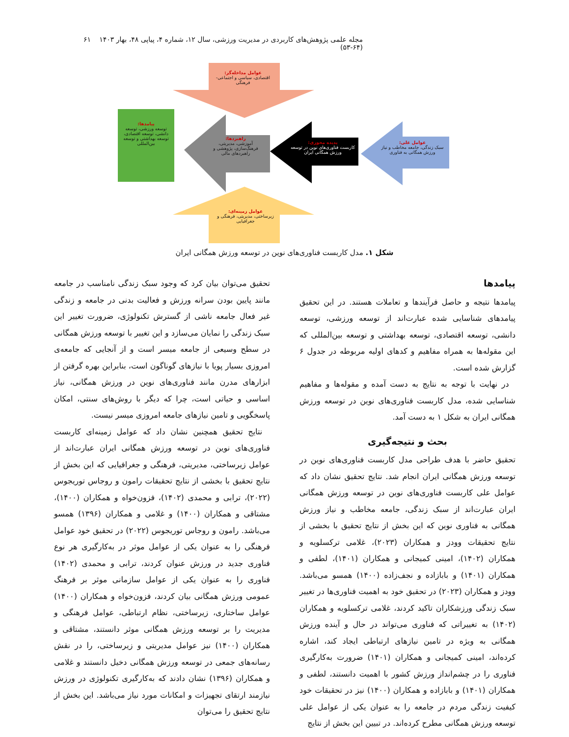مجله علمی پژوهش‌های کاربردی در مدیریت ورزشی، سال ۱۲، شماره ۴، پیاپی ۴۸، بهار ۱۴۰۳ (۶۴-۵۳) ۶۱
عوامل مداخله‌گر:
اقتصادی، سیاسی و اجتماعی- فرهنگی
پیامدها:
توسعه ورزشی، توسعه دانشی، توسعه اقتصادی، توسعه بهداشتی و توسعه بین‌المللی
راهبردها:
آموزشی، مدیریتی، فرهنگ‌سازی، پژوهشی و راهبردهای مالی
پدیده محوری:
کاربست فناوری‌های نوین در توسعه ورزش همگانی ایران
عوامل علی:
سبک زندگی، جامعه مخاطب و نیاز ورزش همگانی به فناوری
عوامل زمینه‌ای:
زیرساختی، مدیریتی، فرهنگی و جغرافیایی
شکل ۱. مدل کاربست فناوری‌های نوین در توسعه ورزش همگانی ایران
پیامدها
پیامدها نتیجه و حاصل فرآیندها و تعاملات هستند. در این تحقیق پیامدهای شناسایی شده عبارت‌اند از توسعه ورزشی، توسعه دانشی، توسعه اقتصادی، توسعه بهداشتی و توسعه بین‌المللی که این مقوله‌ها به همراه مفاهیم و کدهای اولیه مربوطه در جدول ۶ گزارش شده است.
در نهایت با توجه به نتایج به دست آمده و مقوله‌ها و مفاهیم شناسایی شده، مدل کاربست فناوری‌های نوین در توسعه ورزش همگانی ایران به شکل ۱ به دست آمد.
بحث و نتیجه‌گیری
تحقیق حاضر با هدف طراحی مدل کاربست فناوری‌های نوین در توسعه ورزش همگانی ایران انجام شد. نتایج تحقیق نشان داد که عوامل علی کاربست فناوری‌های نوین در توسعه ورزش همگانی ایران عبارت‌اند از سبک زندگی، جامعه مخاطب و نیاز ورزش همگانی به فناوری نوین که این بخش از نتایج تحقیق با بخشی از نتایج تحقیقات وودز و همکاران (۲۰۲۳)، غلامی ترکسلویه و همکاران (۱۴۰۲)، امینی کمیجانی و همکاران (۱۴۰۱)، لطفی و همکاران (۱۴۰۱) و بابازاده و نجف‌زاده (۱۴۰۰) همسو می‌باشد. وودز و همکاران (۲۰۲۳) در تحقیق خود به اهمیت فناوری‌ها در تغییر سبک زندگی ورزشکاران تاکید کردند، غلامی ترکسلویه و همکاران (۱۴۰۲) به تغییراتی که فناوری می‌تواند در حال و آینده ورزش همگانی به ویژه در تامین نیازهای ارتباطی ایجاد کند، اشاره کرده‌اند، امینی کمیجانی و همکاران (۱۴۰۱) ضرورت به‌کارگیری فناوری را در چشم‌انداز ورزش کشور با اهمیت دانستند، لطفی و همکاران (۱۴۰۱) و بابازاده و همکاران (۱۴۰۰) نیز در تحقیقات خود کیفیت زندگی مردم در جامعه را به عنوان یکی از عوامل علی توسعه ورزش همگانی مطرح کرده‌اند. در تبیین این بخش از نتایج
تحقیق می‌توان بیان کرد که وجود سبک زندگی نامناسب در جامعه مانند پایین بودن سرانه ورزش و فعالیت بدنی در جامعه و زندگی غیر فعال جامعه ناشی از گسترش تکنولوژی، ضرورت تغییر این سبک زندگی را نمایان می‌سازد و این تغییر با توسعه ورزش همگانی در سطح وسیعی از جامعه میسر است و از آنجایی که جامعه‌ی امروزی بسیار پویا با نیازهای گوناگون است، بنابراین بهره گرفتن از ابزارهای مدرن مانند فناوری‌های نوین در ورزش همگانی، نیاز اساسی و حیاتی است، چرا که دیگر با روش‌های سنتی، امکان پاسخگویی و تامین نیازهای جامعه امروزی میسر نیست.
نتایج تحقیق همچنین نشان داد که عوامل زمینه‌ای کاربست فناوری‌های نوین در توسعه ورزش همگانی ایران عبارت‌اند از عوامل زیرساختی، مدیریتی، فرهنگی و جغرافیایی که این بخش از نتایج تحقیق با بخشی از نتایج تحقیقات رامون و روجاس توریجوس (۲۰۲۲)، ترابی و محمدی (۱۴۰۲)، فزون‌خواه و همکاران (۱۴۰۰)، مشتاقی و همکاران (۱۴۰۰) و غلامی و همکاران (۱۳۹۶) همسو می‌باشد. رامون و روجاس توریجوس (۲۰۲۲) در تحقیق خود عوامل فرهنگی را به عنوان یکی از عوامل موثر در به‌کارگیری هر نوع فناوری جدید در ورزش عنوان کردند، ترابی و محمدی (۱۴۰۲) فناوری را به عنوان یکی از عوامل سازمانی موثر بر فرهنگ عمومی ورزش همگانی بیان کردند، فزون‌خواه و همکاران (۱۴۰۰) عوامل ساختاری، زیرساختی، نظام ارتباطی، عوامل فرهنگی و مدیریت را بر توسعه ورزش همگانی موثر دانستند، مشتاقی و همکاران (۱۴۰۰) نیز عوامل مدیریتی و زیرساختی، را در نقش رسانه‌های جمعی در توسعه ورزش همگانی دخیل دانستند و غلامی و همکاران (۱۳۹۶) نشان دادند که به‌کارگیری تکنولوژی در ورزش نیازمند ارتقای تجهیزات و امکانات مورد نیاز می‌باشد. این بخش از نتایج تحقیق را می‌توان